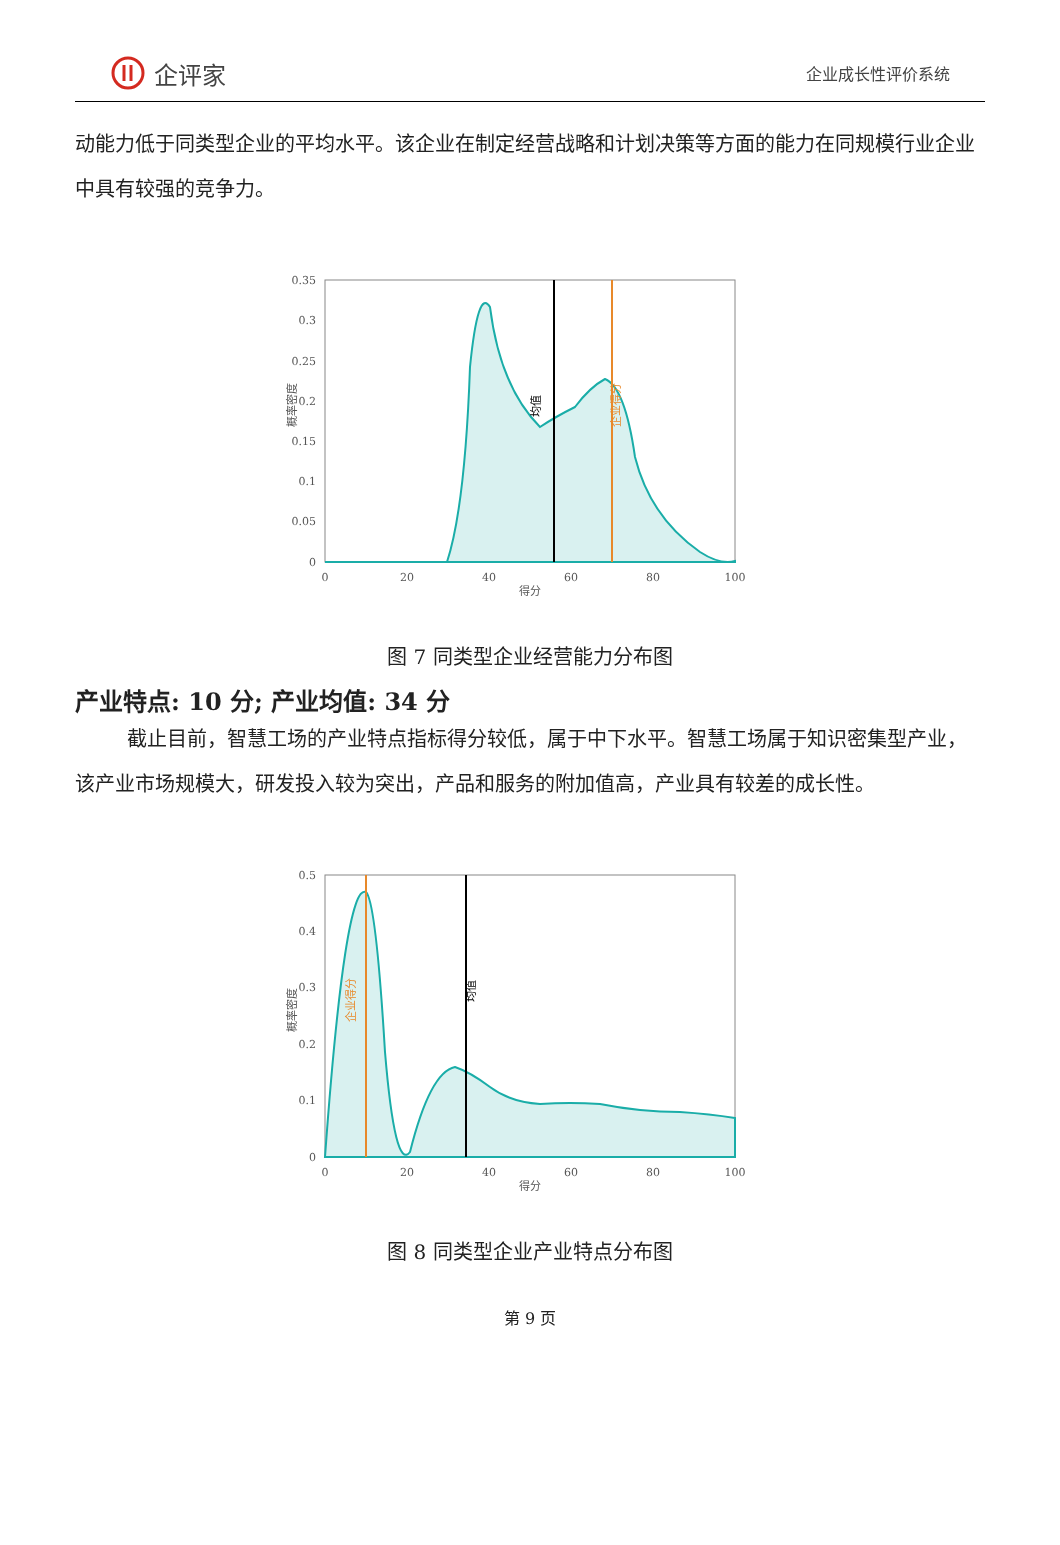企评家
企业成长性评价系统
动能力低于同类型企业的平均水平。该企业在制定经营战略和计划决策等方面的能力在同规模行业企业中具有较强的竞争力。
0.35
0.3
0.25
0.2
0.15
0.1
0.05
0
0
20
40
60
80
100
得分
概率密度
均值
企业得分
图 7 同类型企业经营能力分布图
产业特点: 10 分; 产业均值: 34 分
截止目前，智慧工场的产业特点指标得分较低，属于中下水平。智慧工场属于知识密集型产业，该产业市场规模大，研发投入较为突出，产品和服务的附加值高，产业具有较差的成长性。
0.5
0.4
0.3
0.2
0.1
0
0
20
40
60
80
100
得分
概率密度
均值
企业得分
图 8 同类型企业产业特点分布图
第 9 页